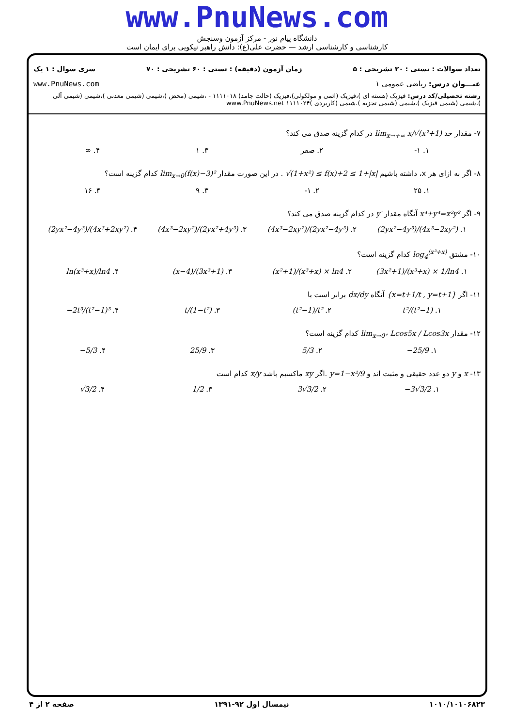www.PnuNews.com
دانشگاه پیام نور - مرکز آزمون وسنجش
کارشناسی و کارشناسی ارشد — حضرت علی(ع): دانش راهبر نیکویی برای ایمان است
تعداد سوالات : تستی : ۲۰ تشریحی : ۵ زمان آزمون (دقیقه) : تستی : ۶۰ تشریحی : ۷۰ سری سوال : ۱ یک
عنـــوان درس: ریاضی عمومی ۱ www.PnuNews.com
رشته تحصیلی/کد درس: فیزیک (هسته ای )،فیزیک (اتمی و مولکولی)،فیزیک (حالت جامد) ۱۱۱۱۰۱۸ - ،شیمی (محض )،شیمی (شیمی معدنی )،شیمی (شیمی آلی )،شیمی (شیمی فیزیک )،شیمی (شیمی تجزیه )،شیمی (کاربردی )۱۱۱۱۰۲۴ www.PnuNews.net
۷- مقدار حد lim<sub>x→+∞</sub> x/√(x²+1) در کدام گزینه صدق می کند؟
۱. ۱- ۲. صفر ۳. ۱ ۴. ∞
۸- اگر به ازای هر x، داشته باشیم √(1+x²) ≤ f(x)+2 ≤ 1+|x| . در این صورت مقدار lim<sub>x→0</sub>(f(x)−3)² کدام گزینه است؟
۱. ۲۵ ۲. ۱- ۳. ۹ ۴. ۱۶
۹- اگر x⁴+y⁴=x²y² آنگاه مقدار y′ در کدام گزینه صدق می کند؟
۱. (2yx²−4y³)/(4x³−2xy²) ۲. (4x³−2xy²)/(2yx²−4y³) ۳. (4x³−2xy²)/(2yx²+4y³) ۴. (2yx²−4y³)/(4x³+2xy²)
۱۰- مشتق log<sub>4</sub><sup>(x³+x)</sup> کدام گزینه است؟
۱. (3x²+1)/(x³+x) × 1/ln4 ۲. (x²+1)/(x³+x) × ln4 ۳. (x−4)/(3x³+1) ۴. ln(x³+x)/ln4
۱۱- اگر {x=t+1/t , y=t+1} آنگاه dx/dy برابر است با
۱. t²/(t²−1) ۲. (t²−1)/t² ۳. t/(1−t²) ۴. −2t³/(t²−1)³
۱۲- مقدار lim<sub>x→0⁺</sub> Lcos5x / Lcos3x کدام گزینه است؟
۱. −25/9 ۲. 5/3 ۳. 25/9 ۴. −5/3
۱۳- x و y دو عدد حقیقی و مثبت اند و y=1−x²/9 .اگر xy ماکسیم باشد x/y کدام است
۱. −3√3/2 ۲. 3√3/2 ۳. 1/2 ۴. √3/2
۱۰۱۰/۱۰۱۰۶۸۲۳ نیمسال اول ۹۲-۱۳۹۱ صفحه ۲ از ۴